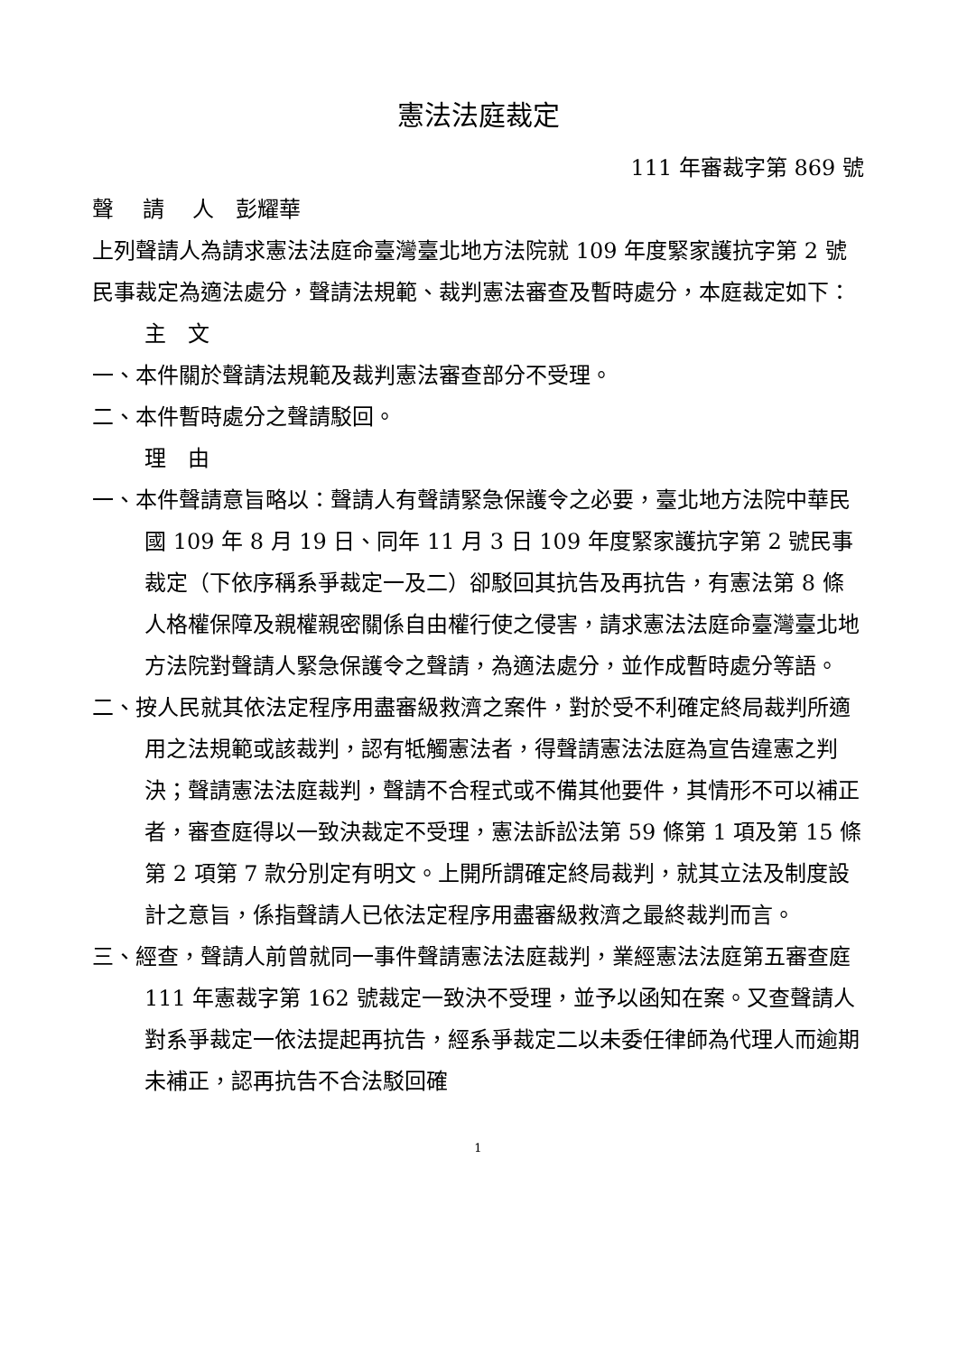憲法法庭裁定
111 年審裁字第 869 號
聲　 請　 人　彭耀華
上列聲請人為請求憲法法庭命臺灣臺北地方法院就 109 年度緊家護抗字第 2 號民事裁定為適法處分，聲請法規範、裁判憲法審查及暫時處分，本庭裁定如下：
主　文
一、本件關於聲請法規範及裁判憲法審查部分不受理。
二、本件暫時處分之聲請駁回。
理　由
一、本件聲請意旨略以：聲請人有聲請緊急保護令之必要，臺北地方法院中華民國 109 年 8 月 19 日、同年 11 月 3 日 109 年度緊家護抗字第 2 號民事裁定（下依序稱系爭裁定一及二）卻駁回其抗告及再抗告，有憲法第 8 條人格權保障及親權親密關係自由權行使之侵害，請求憲法法庭命臺灣臺北地方法院對聲請人緊急保護令之聲請，為適法處分，並作成暫時處分等語。
二、按人民就其依法定程序用盡審級救濟之案件，對於受不利確定終局裁判所適用之法規範或該裁判，認有牴觸憲法者，得聲請憲法法庭為宣告違憲之判決；聲請憲法法庭裁判，聲請不合程式或不備其他要件，其情形不可以補正者，審查庭得以一致決裁定不受理，憲法訴訟法第 59 條第 1 項及第 15 條第 2 項第 7 款分別定有明文。上開所謂確定終局裁判，就其立法及制度設計之意旨，係指聲請人已依法定程序用盡審級救濟之最終裁判而言。
三、經查，聲請人前曾就同一事件聲請憲法法庭裁判，業經憲法法庭第五審查庭 111 年憲裁字第 162 號裁定一致決不受理，並予以函知在案。又查聲請人對系爭裁定一依法提起再抗告，經系爭裁定二以未委任律師為代理人而逾期未補正，認再抗告不合法駁回確
1